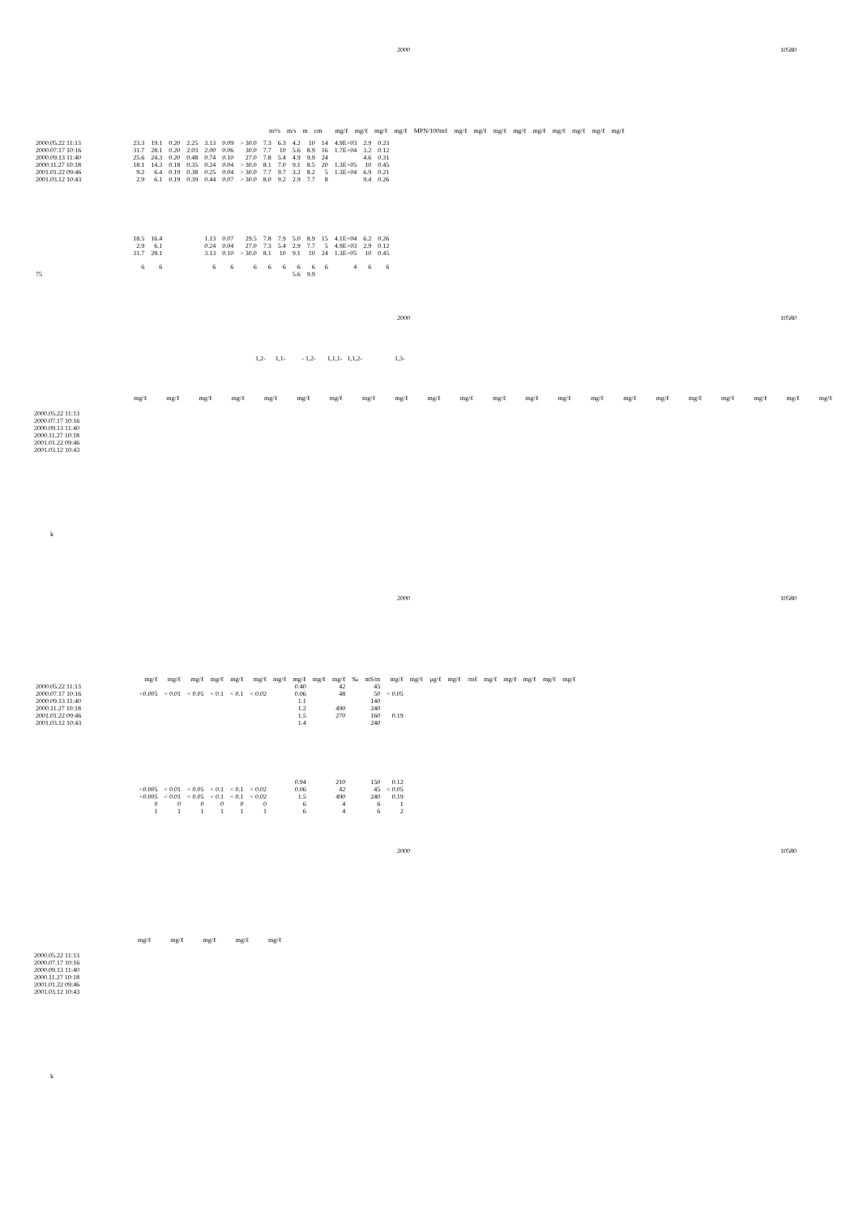2000 10580
| | m³/s | m/s | m | cm | | mg/ℓ | mg/ℓ | mg/ℓ | mg/ℓ | MPN/100mℓ | mg/ℓ | mg/ℓ | mg/ℓ | mg/ℓ | mg/ℓ | mg/ℓ | mg/ℓ | mg/ℓ | mg/ℓ |
| --- | --- | --- | --- | --- | --- | --- | --- | --- | --- | --- | --- | --- | --- | --- | --- | --- | --- | --- | --- |
| 2000.05.22 11:13 | 23.3 | 19.1 | 0.20 | 2.25 | 3.13 | 0.09 | > 30.0 | 7.3 | 6.3 | 4.2 | 10 | 14 | 4.9E+03 | 2.9 | 0.23 |
| 2000.07.17 10:16 | 31.7 | 28.1 | 0.20 | 2.03 | 2.00 | 0.06 | 30.0 | 7.7 | 10 | 5.6 | 8.9 | 16 | 1.7E+04 | 3.2 | 0.12 |
| 2000.09.13 11:40 | 25.6 | 24.3 | 0.20 | 0.48 | 0.74 | 0.10 | 27.0 | 7.8 | 5.4 | 4.9 | 9.9 | 24 | | 4.6 | 0.31 |
| 2000.11.27 10:18 | 18.1 | 14.3 | 0.18 | 0.35 | 0.24 | 0.04 | > 30.0 | 8.1 | 7.0 | 9.1 | 8.5 | 20 | 1.3E+05 | 10 | 0.45 |
| 2001.01.22 09:46 | 9.2 | 6.4 | 0.19 | 0.38 | 0.25 | 0.04 | > 30.0 | 7.7 | 9.7 | 3.2 | 8.2 | 5 | 1.3E+04 | 6.9 | 0.21 |
| 2001.03.12 10:43 | 2.9 | 6.1 | 0.19 | 0.39 | 0.44 | 0.07 | > 30.0 | 8.0 | 9.2 | 2.9 | 7.7 | 8 | | 9.4 | 0.26 |
| | 18.5 | 16.4 | | | 1.13 | 0.07 | 29.5 | 7.8 | 7.9 | 5.0 | 8.9 | 15 | 4.1E+04 | 6.2 | 0.26 |
| | 2.9 | 6.1 | | | 0.24 | 0.04 | 27.0 | 7.3 | 5.4 | 2.9 | 7.7 | 5 | 4.9E+03 | 2.9 | 0.12 |
| | 31.7 | 28.1 | | | 3.13 | 0.10 | > 30.0 | 8.1 | 10 | 9.1 | 10 | 24 | 1.3E+05 | 10 | 0.45 |
| | 6 | 6 | | | 6 | 6 | 6 | 6 | 6 | 6 | 6 | 6 | 4 | 6 | 6 |
| 75 | | | | | | | | | | 5.6 | 9.9 | | | | |
2000 10580
1,2- 1,1- - 1,2- 1,1,1- 1,1,2- 1,3-
mg/ℓ mg/ℓ mg/ℓ mg/ℓ mg/ℓ mg/ℓ mg/ℓ mg/ℓ mg/ℓ mg/ℓ mg/ℓ mg/ℓ mg/ℓ mg/ℓ mg/ℓ mg/ℓ mg/ℓ mg/ℓ mg/ℓ mg/ℓ mg/ℓ mg/ℓ
2000.05.22 11:13
2000.07.17 10:16
2000.09.13 11:40
2000.11.27 10:18
2001.01.22 09:46
2001.03.12 10:43
k
2000 10580
| | mg/ℓ | mg/ℓ | mg/ℓ | mg/ℓ | mg/ℓ | mg/ℓ | mg/ℓ | mg/ℓ | mg/ℓ | mg/ℓ | ‰ | mS/m | mg/ℓ | mg/ℓ | μg/ℓ | mg/ℓ | /mℓ | mg/ℓ | mg/ℓ | mg/ℓ | mg/ℓ | mg/ℓ |
| 2000.05.22 11:13 | | | | | | | | 0.40 | | 42 | | 45 | | | | | | | | | | |
| 2000.07.17 10:16 | <0.005 | < 0.01 | < 0.05 | < 0.1 | < 0.1 | < 0.02 | | 0.06 | | 48 | | 50 | < 0.05 | | | | | | | | | |
| 2000.09.13 11:40 | | | | | | | | 1.1 | | | | 140 | | | | | | | | | | |
| 2000.11.27 10:18 | | | | | | | | 1.2 | | 490 | | 240 | | | | | | | | | | |
| 2001.01.22 09:46 | | | | | | | | 1.5 | | 270 | | 160 | 0.19 | | | | | | | | | |
| 2001.03.12 10:43 | | | | | | | | 1.4 | | | | 240 | | | | | | | | | | |
| | | | | | | | | 0.94 | | 210 | | 150 | 0.12 | | | | | | | | | |
| | <0.005 | < 0.01 | < 0.05 | < 0.1 | < 0.1 | < 0.02 | | 0.06 | | 42 | | 45 | < 0.05 | | | | | | | | | |
| | <0.005 | < 0.01 | < 0.05 | < 0.1 | < 0.1 | < 0.02 | | 1.5 | | 490 | | 240 | 0.19 | | | | | | | | | |
| | 0 | 0 | 0 | 0 | 0 | 0 | | 6 | | 4 | | 6 | 1 | | | | | | | | | |
| | 1 | 1 | 1 | 1 | 1 | 1 | | 6 | | 4 | | 6 | 2 | | | | | | | | | |
2000 10580
mg/ℓ mg/ℓ mg/ℓ mg/ℓ mg/ℓ
2000.05.22 11:13
2000.07.17 10:16
2000.09.13 11:40
2000.11.27 10:18
2001.01.22 09:46
2001.03.12 10:43
k